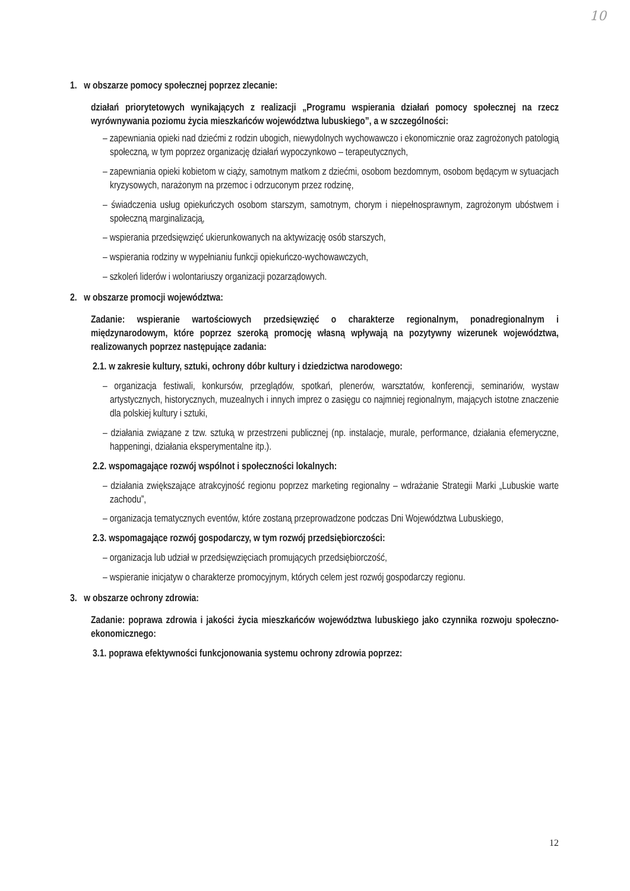10
1. w obszarze pomocy społecznej poprzez zlecanie:
działań priorytetowych wynikających z realizacji „Programu wspierania działań pomocy społecznej na rzecz wyrównywania poziomu życia mieszkańców województwa lubuskiego”, a w szczególności:
– zapewniania opieki nad dziećmi z rodzin ubogich, niewydolnych wychowawczo i ekonomicznie oraz zagrożonych patologią społeczną, w tym poprzez organizację działań wypoczynkowo – terapeutycznych,
– zapewniania opieki kobietom w ciąży, samotnym matkom z dziećmi, osobom bezdomnym, osobom będącym w sytuacjach kryzysowych, narażonym na przemoc i odrzuconym przez rodzinę,
– świadczenia usług opiekuńczych osobom starszym, samotnym, chorym i niepełnosprawnym, zagrożonym ubóstwem i społeczną marginalizacją,
– wspierania przedsięwzięć ukierunkowanych na aktywizację osób starszych,
– wspierania rodziny w wypełnianiu funkcji opiekuńczo-wychowawczych,
– szkoleń liderów i wolontariuszy organizacji pozarządowych.
2. w obszarze promocji województwa:
Zadanie: wspieranie wartościowych przedsięwzięć o charakterze regionalnym, ponadregionalnym i międzynarodowym, które poprzez szeroką promocję własną wpływają na pozytywny wizerunek województwa, realizowanych poprzez następujące zadania:
2.1. w zakresie kultury, sztuki, ochrony dóbr kultury i dziedzictwa narodowego:
– organizacja festiwali, konkursów, przeglądów, spotkań, plenerów, warsztatów, konferencji, seminariów, wystaw artystycznych, historycznych, muzealnych i innych imprez o zasięgu co najmniej regionalnym, mających istotne znaczenie dla polskiej kultury i sztuki,
– działania związane z tzw. sztuką w przestrzeni publicznej (np. instalacje, murale, performance, działania efemeryczne, happeningi, działania eksperymentalne itp.).
2.2. wspomagające rozwój wspólnot i społeczności lokalnych:
– działania zwiększające atrakcyjność regionu poprzez marketing regionalny – wdrażanie Strategii Marki „Lubuskie warte zachodu”,
– organizacja tematycznych eventów, które zostaną przeprowadzone podczas Dni Województwa Lubuskiego,
2.3. wspomagające rozwój gospodarczy, w tym rozwój przedsiębiorczości:
– organizacja lub udział w przedsięwzięciach promujących przedsiębiorczość,
– wspieranie inicjatyw o charakterze promocyjnym, których celem jest rozwój gospodarczy regionu.
3. w obszarze ochrony zdrowia:
Zadanie: poprawa zdrowia i jakości życia mieszkańców województwa lubuskiego jako czynnika rozwoju społeczno-ekonomicznego:
3.1. poprawa efektywności funkcjonowania systemu ochrony zdrowia poprzez:
12